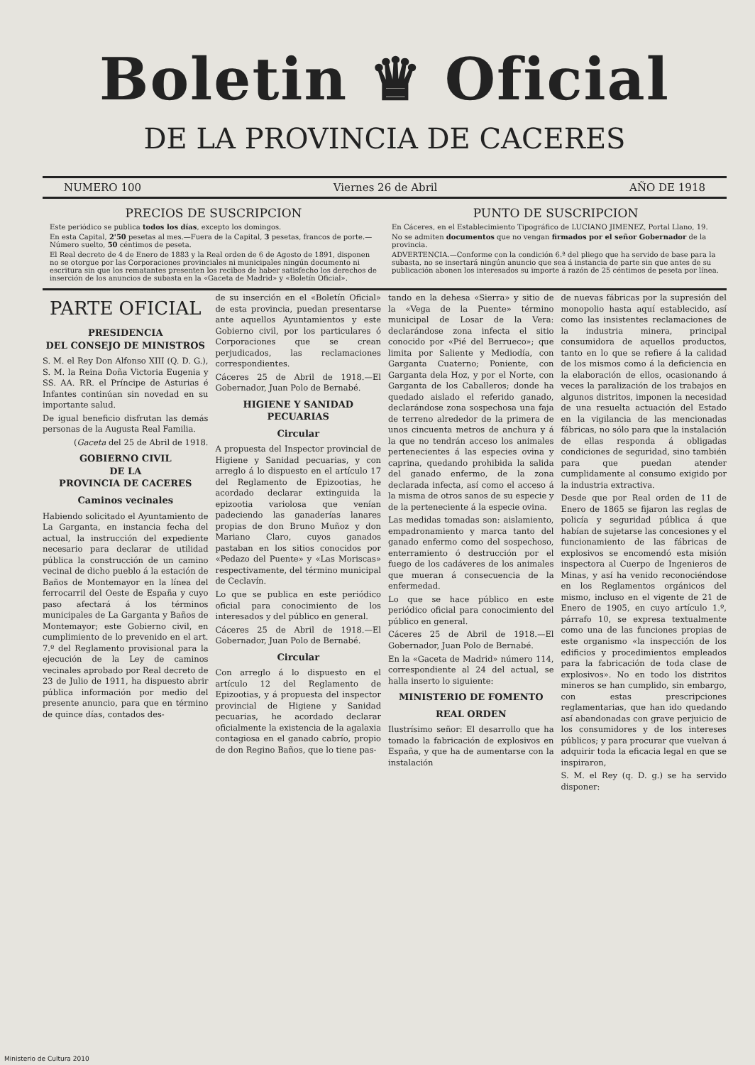Boletin ♛ Oficial
DE LA PROVINCIA DE CACERES
NUMERO 100 Viernes 26 de Abril AÑO DE 1918
PRECIOS DE SUSCRIPCION
Este periódico se publica todos los días, excepto los domingos.
En esta Capital, 2'50 pesetas al mes.—Fuera de la Capital, 3 pesetas, francos de porte.—Número suelto, 50 céntimos de peseta.
El Real decreto de 4 de Enero de 1883 y la Real orden de 6 de Agosto de 1891, disponen no se otorgue por las Corporaciones provinciales ni municipales ningún documento ni escritura sin que los rematantes presenten los recibos de haber satisfecho los derechos de inserción de los anuncios de subasta en la «Gaceta de Madrid» y «Boletín Oficial».
PUNTO DE SUSCRIPCION
En Cáceres, en el Establecimiento Tipográfico de LUCIANO JIMENEZ, Portal Llano, 19.
No se admiten documentos que no vengan firmados por el señor Gobernador de la provincia.
ADVERTENCIA.—Conforme con la condición 6.ª del pliego que ha servido de base para la subasta, no se insertará ningún anuncio que sea á instancia de parte sin que antes de su publicación abonen los interesados su importe á razón de 25 céntimos de peseta por línea.
PARTE OFICIAL
PRESIDENCIA
DEL CONSEJO DE MINISTROS
S. M. el Rey Don Alfonso XIII (Q. D. G.), S. M. la Reina Doña Victoria Eugenia y SS. AA. RR. el Príncipe de Asturias é Infantes continúan sin novedad en su importante salud.
De igual beneficio disfrutan las demás personas de la Augusta Real Familia.
(Gaceta del 25 de Abril de 1918.
GOBIERNO CIVIL
DE LA
PROVINCIA DE CACERES
Caminos vecinales
Habiendo solicitado el Ayuntamiento de La Garganta, en instancia fecha del actual, la instrucción del expediente necesario para declarar de utilidad pública la construcción de un camino vecinal de dicho pueblo á la estación de Baños de Montemayor en la línea del ferrocarril del Oeste de España y cuyo paso afectará á los términos municipales de La Garganta y Baños de Montemayor; este Gobierno civil, en cumplimiento de lo prevenido en el art. 7.º del Reglamento provisional para la ejecución de la Ley de caminos vecinales aprobado por Real decreto de 23 de Julio de 1911, ha dispuesto abrir pública información por medio del presente anuncio, para que en término de quince días, contados des-
de su inserción en el «Boletín Oficial» de esta provincia, puedan presentarse ante aquellos Ayuntamientos y este Gobierno civil, por los particulares ó Corporaciones que se crean perjudicados, las reclamaciones correspondientes.
Cáceres 25 de Abril de 1918.—El Gobernador, Juan Polo de Bernabé.
HIGIENE Y SANIDAD PECUARIAS
Circular
A propuesta del Inspector provincial de Higiene y Sanidad pecuarias, y con arreglo á lo dispuesto en el artículo 17 del Reglamento de Epizootias, he acordado declarar extinguida la epizootia variolosa que venían padeciendo las ganaderías lanares propias de don Bruno Muñoz y don Mariano Claro, cuyos ganados pastaban en los sitios conocidos por «Pedazo del Puente» y «Las Moriscas» respectivamente, del término municipal de Ceclavín.
Lo que se publica en este periódico oficial para conocimiento de los interesados y del público en general.
Cáceres 25 de Abril de 1918.—El Gobernador, Juan Polo de Bernabé.
Circular
Con arreglo á lo dispuesto en el artículo 12 del Reglamento de Epizootias, y á propuesta del inspector provincial de Higiene y Sanidad pecuarias, he acordado declarar oficialmente la existencia de la agalaxia contagiosa en el ganado cabrío, propio de don Regino Baños, que lo tiene pas-
tando en la dehesa «Sierra» y sitio de la «Vega de la Puente» término municipal de Losar de la Vera: declarándose zona infecta el sitio conocido por «Pié del Berrueco»; que limita por Saliente y Mediodía, con Garganta Cuaterno; Poniente, con Garganta dela Hoz, y por el Norte, con Garganta de los Caballeros; donde ha quedado aislado el referido ganado, declarándose zona sospechosa una faja de terreno alrededor de la primera de unos cincuenta metros de anchura y á la que no tendrán acceso los animales pertenecientes á las especies ovina y caprina, quedando prohibida la salida del ganado enfermo, de la zona declarada infecta, así como el acceso á la misma de otros sanos de su especie y de la perteneciente á la especie ovina.
Las medidas tomadas son: aislamiento, empadronamiento y marca tanto del ganado enfermo como del sospechoso, enterramiento ó destrucción por el fuego de los cadáveres de los animales que mueran á consecuencia de la enfermedad.
Lo que se hace público en este periódico oficial para conocimiento del público en general.
Cáceres 25 de Abril de 1918.—El Gobernador, Juan Polo de Bernabé.
En la «Gaceta de Madrid» número 114, correspondiente al 24 del actual, se halla inserto lo siguiente:
MINISTERIO DE FOMENTO
REAL ORDEN
Ilustrísimo señor: El desarrollo que ha tomado la fabricación de explosivos en España, y que ha de aumentarse con la instalación
de nuevas fábricas por la supresión del monopolio hasta aquí establecido, así como las insistentes reclamaciones de la industria minera, principal consumidora de aquellos productos, tanto en lo que se refiere á la calidad de los mismos como á la deficiencia en la elaboración de ellos, ocasionando á veces la paralización de los trabajos en algunos distritos, imponen la necesidad de una resuelta actuación del Estado en la vigilancia de las mencionadas fábricas, no sólo para que la instalación de ellas responda á obligadas condiciones de seguridad, sino también para que puedan atender cumplidamente al consumo exigido por la industria extractiva.
Desde que por Real orden de 11 de Enero de 1865 se fijaron las reglas de policía y seguridad pública á que habían de sujetarse las concesiones y el funcionamiento de las fábricas de explosivos se encomendó esta misión inspectora al Cuerpo de Ingenieros de Minas, y así ha venido reconociéndose en los Reglamentos orgánicos del mismo, incluso en el vigente de 21 de Enero de 1905, en cuyo artículo 1.º, párrafo 10, se expresa textualmente como una de las funciones propias de este organismo «la inspección de los edificios y procedimientos empleados para la fabricación de toda clase de explosivos». No en todo los distritos mineros se han cumplido, sin embargo, con estas prescripciones reglamentarias, que han ido quedando así abandonadas con grave perjuicio de los consumidores y de los intereses públicos; y para procurar que vuelvan á adquirir toda la eficacia legal en que se inspiraron,
S. M. el Rey (q. D. g.) se ha servido disponer:
Ministerio de Cultura 2010